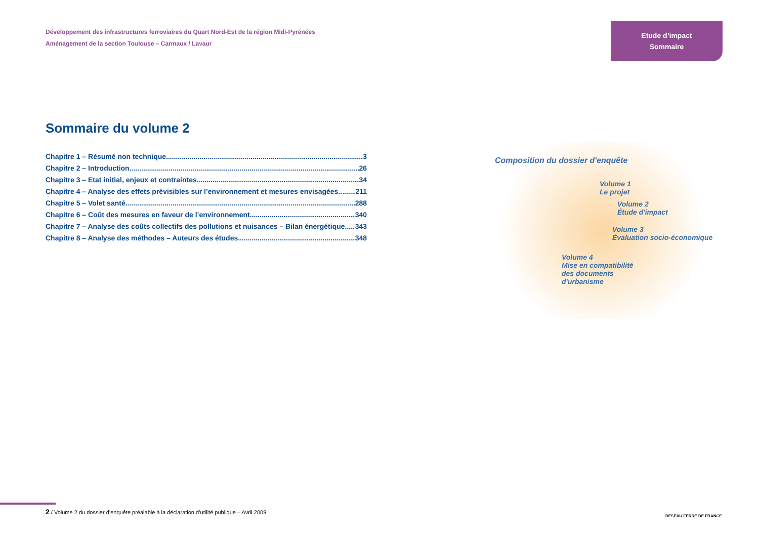Développement des infrastructures ferroviaires du Quart Nord-Est de la région Midi-Pyrénées
Aménagement de la section Toulouse – Carmaux / Lavaur
Etude d’impact
Sommaire
Sommaire du volume 2
Chapitre 1 – Résumé non technique 3
Chapitre 2 – Introduction 26
Chapitre 3 – Etat initial, enjeux et contraintes 34
Chapitre 4 – Analyse des effets prévisibles sur l’environnement et mesures envisagées 211
Chapitre 5 – Volet santé 288
Chapitre 6 – Coût des mesures en faveur de l’environnement 340
Chapitre 7 – Analyse des coûts collectifs des pollutions et nuisances – Bilan énergétique 343
Chapitre 8 – Analyse des méthodes – Auteurs des études 348
Composition du dossier d'enquête
Volume 1
Le projet
Volume 2
Étude d'impact
Volume 3
Évaluation socio-économique
Volume 4
Mise en compatibilité
des documents
d'urbanisme
2 / Volume 2 du dossier d’enquête préalable à la déclaration d’utilité publique – Avril 2009
RÉSEAU FERRÉ DE FRANCE